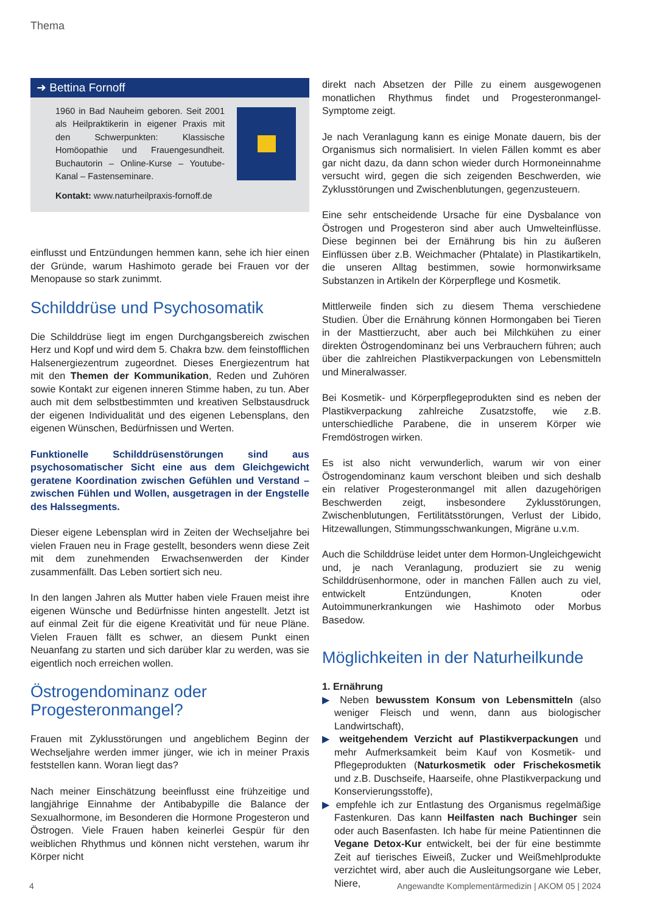Thema
➜ Bettina Fornoff
1960 in Bad Nauheim geboren. Seit 2001 als Heilpraktikerin in eigener Praxis mit den Schwerpunkten: Klassische Homöopathie und Frauengesundheit. Buchautorin – Online-Kurse – Youtube-Kanal – Fastenseminare.
Kontakt: www.naturheilpraxis-fornoff.de
einflusst und Entzündungen hemmen kann, sehe ich hier einen der Gründe, warum Hashimoto gerade bei Frauen vor der Menopause so stark zunimmt.
Schilddrüse und Psychosomatik
Die Schilddrüse liegt im engen Durchgangsbereich zwischen Herz und Kopf und wird dem 5. Chakra bzw. dem feinstofflichen Halsenergiezentrum zugeordnet. Dieses Energiezentrum hat mit den Themen der Kommunikation, Reden und Zuhören sowie Kontakt zur eigenen inneren Stimme haben, zu tun. Aber auch mit dem selbstbestimmten und kreativen Selbstausdruck der eigenen Individualität und des eigenen Lebensplans, den eigenen Wünschen, Bedürfnissen und Werten.
Funktionelle Schilddrüsenstörungen sind aus psychosomatischer Sicht eine aus dem Gleichgewicht geratene Koordination zwischen Gefühlen und Verstand – zwischen Fühlen und Wollen, ausgetragen in der Engstelle des Halssegments.
Dieser eigene Lebensplan wird in Zeiten der Wechseljahre bei vielen Frauen neu in Frage gestellt, besonders wenn diese Zeit mit dem zunehmenden Erwachsenwerden der Kinder zusammenfällt. Das Leben sortiert sich neu.
In den langen Jahren als Mutter haben viele Frauen meist ihre eigenen Wünsche und Bedürfnisse hinten angestellt. Jetzt ist auf einmal Zeit für die eigene Kreativität und für neue Pläne. Vielen Frauen fällt es schwer, an diesem Punkt einen Neuanfang zu starten und sich darüber klar zu werden, was sie eigentlich noch erreichen wollen.
Östrogendominanz oder
Progesteronmangel?
Frauen mit Zyklusstörungen und angeblichem Beginn der Wechseljahre werden immer jünger, wie ich in meiner Praxis feststellen kann. Woran liegt das?
Nach meiner Einschätzung beeinflusst eine frühzeitige und langjährige Einnahme der Antibabypille die Balance der Sexualhormone, im Besonderen die Hormone Progesteron und Östrogen. Viele Frauen haben keinerlei Gespür für den weiblichen Rhythmus und können nicht verstehen, warum ihr Körper nicht
direkt nach Absetzen der Pille zu einem ausgewogenen monatlichen Rhythmus findet und Progesteronmangel-Symptome zeigt.
Je nach Veranlagung kann es einige Monate dauern, bis der Organismus sich normalisiert. In vielen Fällen kommt es aber gar nicht dazu, da dann schon wieder durch Hormoneinnahme versucht wird, gegen die sich zeigenden Beschwerden, wie Zyklusstörungen und Zwischenblutungen, gegenzusteuern.
Eine sehr entscheidende Ursache für eine Dysbalance von Östrogen und Progesteron sind aber auch Umwelteinflüsse. Diese beginnen bei der Ernährung bis hin zu äußeren Einflüssen über z.B. Weichmacher (Phtalate) in Plastikartikeln, die unseren Alltag bestimmen, sowie hormonwirksame Substanzen in Artikeln der Körperpflege und Kosmetik.
Mittlerweile finden sich zu diesem Thema verschiedene Studien. Über die Ernährung können Hormongaben bei Tieren in der Masttierzucht, aber auch bei Milchkühen zu einer direkten Östrogendominanz bei uns Verbrauchern führen; auch über die zahlreichen Plastikverpackungen von Lebensmitteln und Mineralwasser.
Bei Kosmetik- und Körperpflegeprodukten sind es neben der Plastikverpackung zahlreiche Zusatzstoffe, wie z.B. unterschiedliche Parabene, die in unserem Körper wie Fremdöstrogen wirken.
Es ist also nicht verwunderlich, warum wir von einer Östrogendominanz kaum verschont bleiben und sich deshalb ein relativer Progesteronmangel mit allen dazugehörigen Beschwerden zeigt, insbesondere Zyklusstörungen, Zwischenblutungen, Fertilitätsstörungen, Verlust der Libido, Hitzewallungen, Stimmungsschwankungen, Migräne u.v.m.
Auch die Schilddrüse leidet unter dem Hormon-Ungleichgewicht und, je nach Veranlagung, produziert sie zu wenig Schilddrüsenhormone, oder in manchen Fällen auch zu viel, entwickelt Entzündungen, Knoten oder Autoimmunerkrankungen wie Hashimoto oder Morbus Basedow.
Möglichkeiten in der Naturheilkunde
1. Ernährung
▶ Neben bewusstem Konsum von Lebensmitteln (also weniger Fleisch und wenn, dann aus biologischer Landwirtschaft),
▶ weitgehendem Verzicht auf Plastikverpackungen und mehr Aufmerksamkeit beim Kauf von Kosmetik- und Pflegeprodukten (Naturkosmetik oder Frischekosmetik und z.B. Duschseife, Haarseife, ohne Plastikverpackung und Konservierungsstoffe),
▶ empfehle ich zur Entlastung des Organismus regelmäßige Fastenkuren. Das kann Heilfasten nach Buchinger sein oder auch Basenfasten. Ich habe für meine Patientinnen die Vegane Detox-Kur entwickelt, bei der für eine bestimmte Zeit auf tierisches Eiweiß, Zucker und Weißmehlprodukte verzichtet wird, aber auch die Ausleitungsorgane wie Leber, Niere,
4 Angewandte Komplementärmedizin | AKOM 05 | 2024